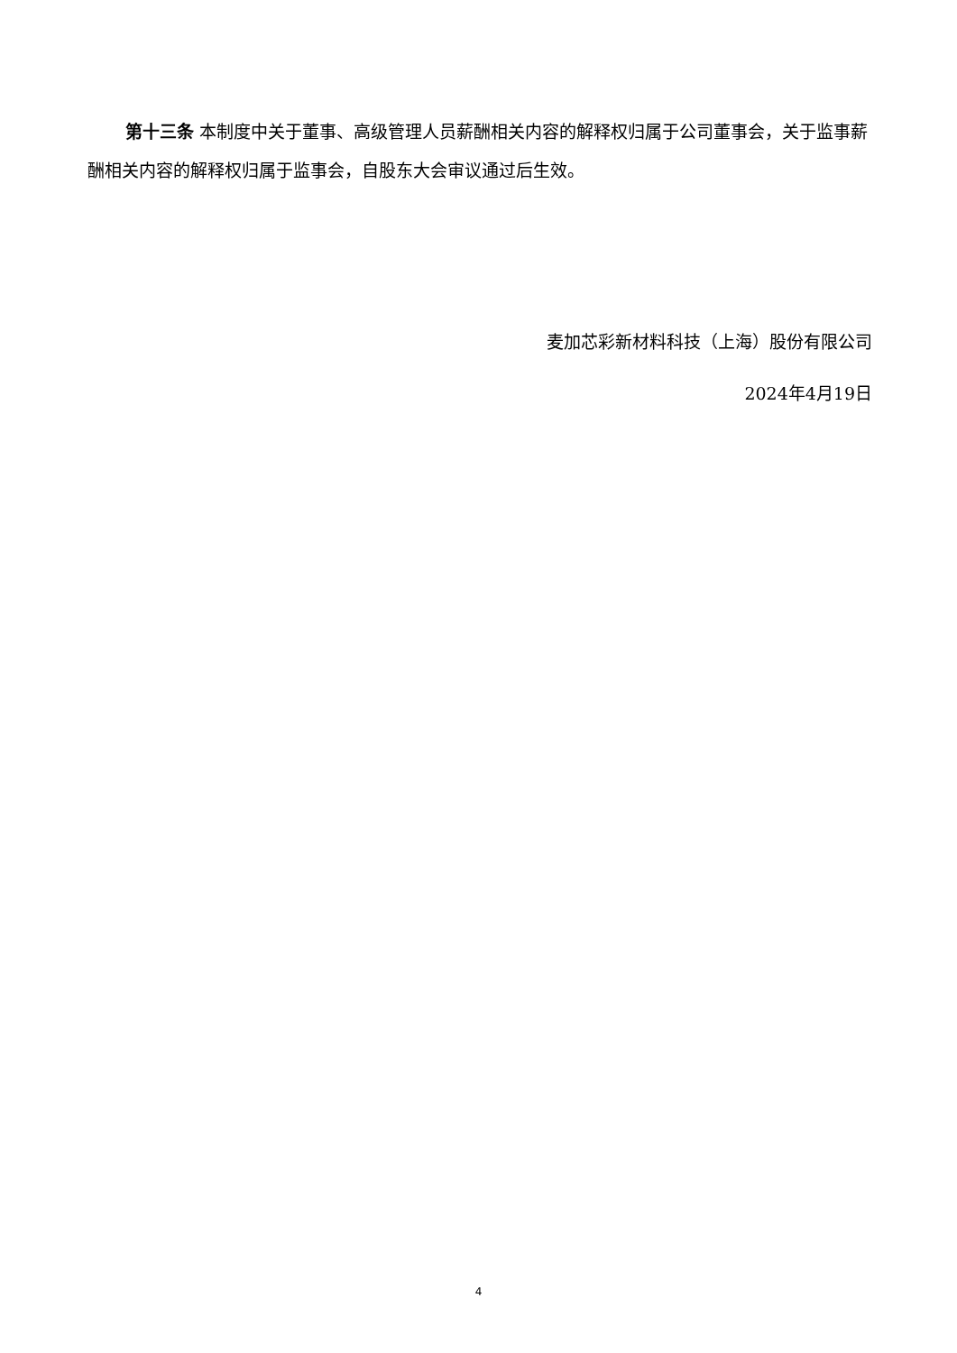第十三条 本制度中关于董事、高级管理人员薪酬相关内容的解释权归属于公司董事会，关于监事薪酬相关内容的解释权归属于监事会，自股东大会审议通过后生效。
麦加芯彩新材料科技（上海）股份有限公司
2024年4月19日
4